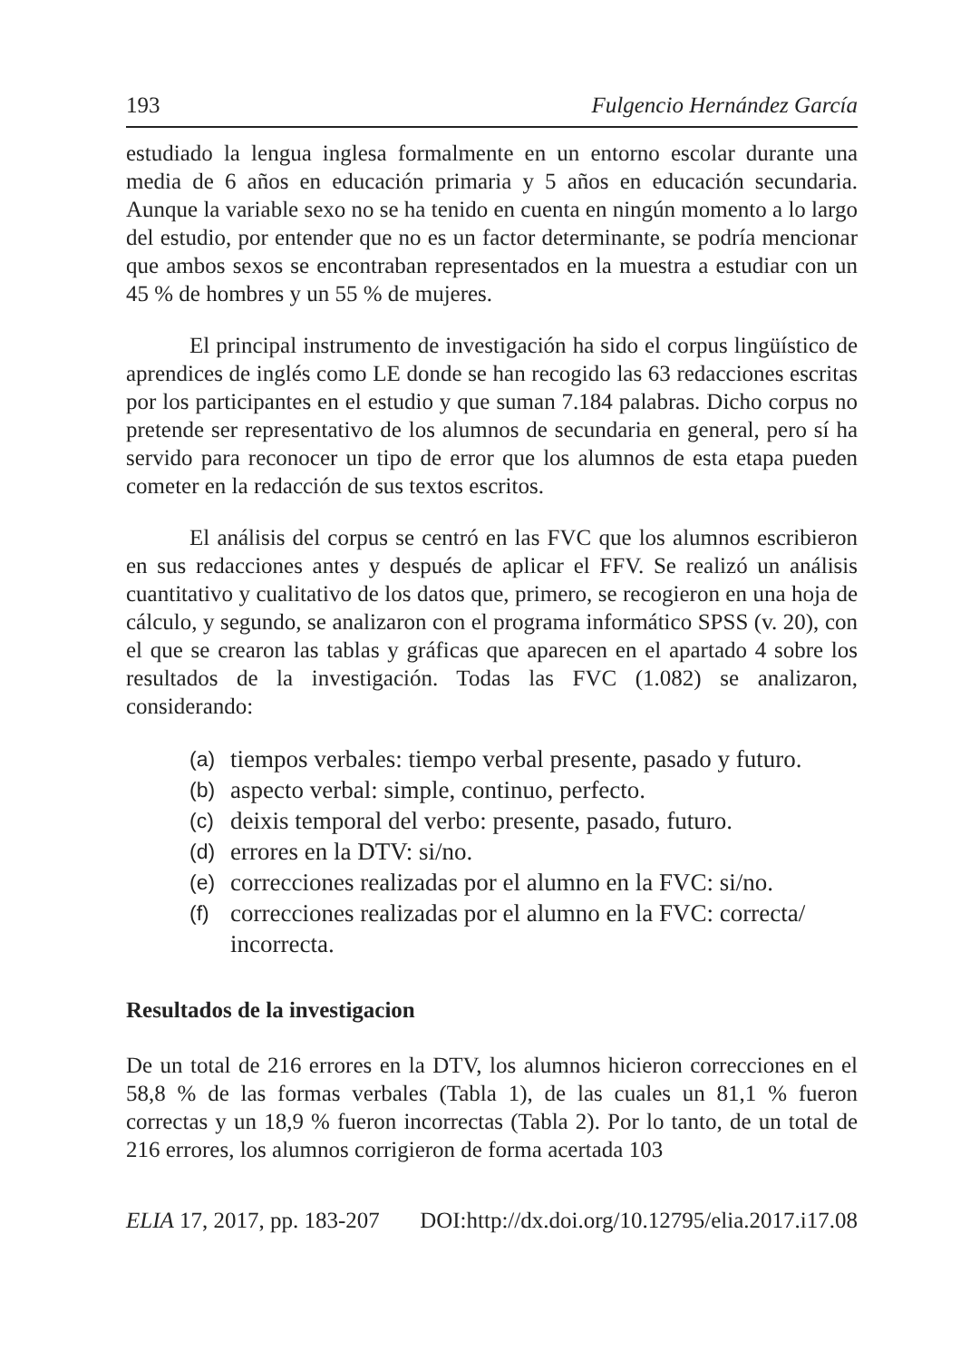193 Fulgencio Hernández García
estudiado la lengua inglesa formalmente en un entorno escolar durante una media de 6 años en educación primaria y 5 años en educación secundaria. Aunque la variable sexo no se ha tenido en cuenta en ningún momento a lo largo del estudio, por entender que no es un factor determinante, se podría mencionar que ambos sexos se encontraban representados en la muestra a estudiar con un 45 % de hombres y un 55 % de mujeres.
El principal instrumento de investigación ha sido el corpus lingüístico de aprendices de inglés como LE donde se han recogido las 63 redacciones escritas por los participantes en el estudio y que suman 7.184 palabras. Dicho corpus no pretende ser representativo de los alumnos de secundaria en general, pero sí ha servido para reconocer un tipo de error que los alumnos de esta etapa pueden cometer en la redacción de sus textos escritos.
El análisis del corpus se centró en las FVC que los alumnos escribieron en sus redacciones antes y después de aplicar el FFV. Se realizó un análisis cuantitativo y cualitativo de los datos que, primero, se recogieron en una hoja de cálculo, y segundo, se analizaron con el programa informático SPSS (v. 20), con el que se crearon las tablas y gráficas que aparecen en el apartado 4 sobre los resultados de la investigación. Todas las FVC (1.082) se analizaron, considerando:
(a) tiempos verbales: tiempo verbal presente, pasado y futuro.
(b) aspecto verbal: simple, continuo, perfecto.
(c) deixis temporal del verbo: presente, pasado, futuro.
(d) errores en la DTV: si/no.
(e) correcciones realizadas por el alumno en la FVC: si/no.
(f) correcciones realizadas por el alumno en la FVC: correcta/ incorrecta.
Resultados de la investigacion
De un total de 216 errores en la DTV, los alumnos hicieron correcciones en el 58,8 % de las formas verbales (Tabla 1), de las cuales un 81,1 % fueron correctas y un 18,9 % fueron incorrectas (Tabla 2). Por lo tanto, de un total de 216 errores, los alumnos corrigieron de forma acertada 103
ELIA 17, 2017, pp. 183-207 DOI:http://dx.doi.org/10.12795/elia.2017.i17.08